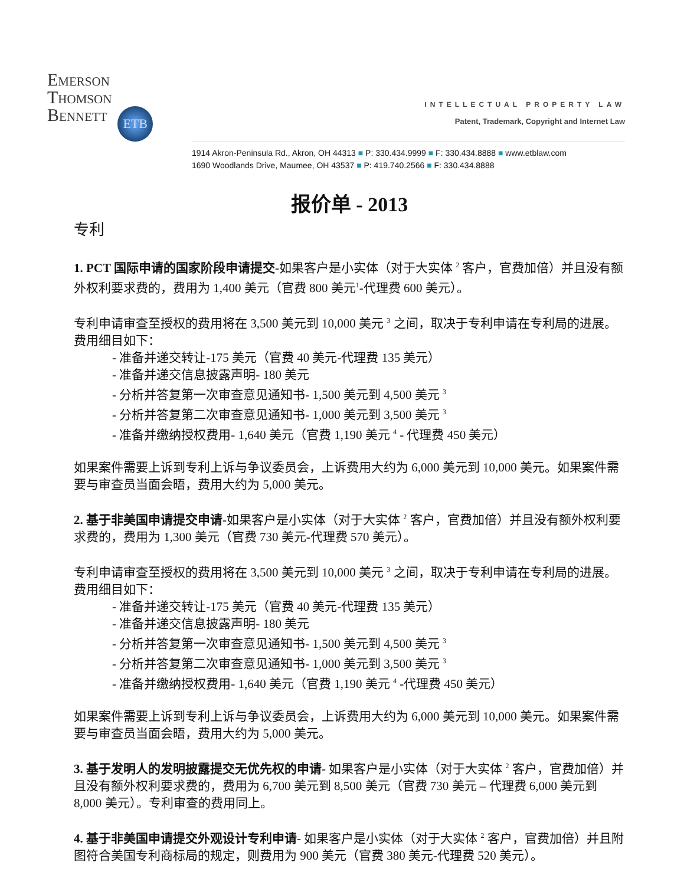Emerson
Thomson
Bennett ETB
INTELLECTUAL PROPERTY LAW
Patent, Trademark, Copyright and Internet Law
1914 Akron-Peninsula Rd., Akron, OH 44313 ■ P: 330.434.9999 ■ F: 330.434.8888 ■ www.etblaw.com
1690 Woodlands Drive, Maumee, OH 43537 ■ P: 419.740.2566 ■ F: 330.434.8888
报价单 - 2013
专利
1. PCT 国际申请的国家阶段申请提交-如果客户是小实体（对于大实体 <sup>2</sup> 客户，官费加倍）并且没有额外权利要求费的，费用为 1,400 美元（官费 800 美元<sup>1</sup>-代理费 600 美元）。
专利申请审查至授权的费用将在 3,500 美元到 10,000 美元 <sup>3</sup> 之间，取决于专利申请在专利局的进展。费用细目如下：
- 准备并递交转让-175 美元（官费 40 美元-代理费 135 美元）
- 准备并递交信息披露声明- 180 美元
- 分析并答复第一次审查意见通知书- 1,500 美元到 4,500 美元 <sup>3</sup>
- 分析并答复第二次审查意见通知书- 1,000 美元到 3,500 美元 <sup>3</sup>
- 准备并缴纳授权费用- 1,640 美元（官费 1,190 美元 <sup>4</sup> - 代理费 450 美元）
如果案件需要上诉到专利上诉与争议委员会，上诉费用大约为 6,000 美元到 10,000 美元。如果案件需要与审查员当面会晤，费用大约为 5,000 美元。
2. 基于非美国申请提交申请-如果客户是小实体（对于大实体 <sup>2</sup> 客户，官费加倍）并且没有额外权利要求费的，费用为 1,300 美元（官费 730 美元-代理费 570 美元）。
专利申请审查至授权的费用将在 3,500 美元到 10,000 美元 <sup>3</sup> 之间，取决于专利申请在专利局的进展。费用细目如下：
- 准备并递交转让-175 美元（官费 40 美元-代理费 135 美元）
- 准备并递交信息披露声明- 180 美元
- 分析并答复第一次审查意见通知书- 1,500 美元到 4,500 美元 <sup>3</sup>
- 分析并答复第二次审查意见通知书- 1,000 美元到 3,500 美元 <sup>3</sup>
- 准备并缴纳授权费用- 1,640 美元（官费 1,190 美元 <sup>4</sup> -代理费 450 美元）
如果案件需要上诉到专利上诉与争议委员会，上诉费用大约为 6,000 美元到 10,000 美元。如果案件需要与审查员当面会晤，费用大约为 5,000 美元。
3. 基于发明人的发明披露提交无优先权的申请- 如果客户是小实体（对于大实体 <sup>2</sup> 客户，官费加倍）并且没有额外权利要求费的，费用为 6,700 美元到 8,500 美元（官费 730 美元 – 代理费 6,000 美元到 8,000 美元）。专利审查的费用同上。
4. 基于非美国申请提交外观设计专利申请- 如果客户是小实体（对于大实体 <sup>2</sup> 客户，官费加倍）并且附图符合美国专利商标局的规定，则费用为 900 美元（官费 380 美元-代理费 520 美元）。